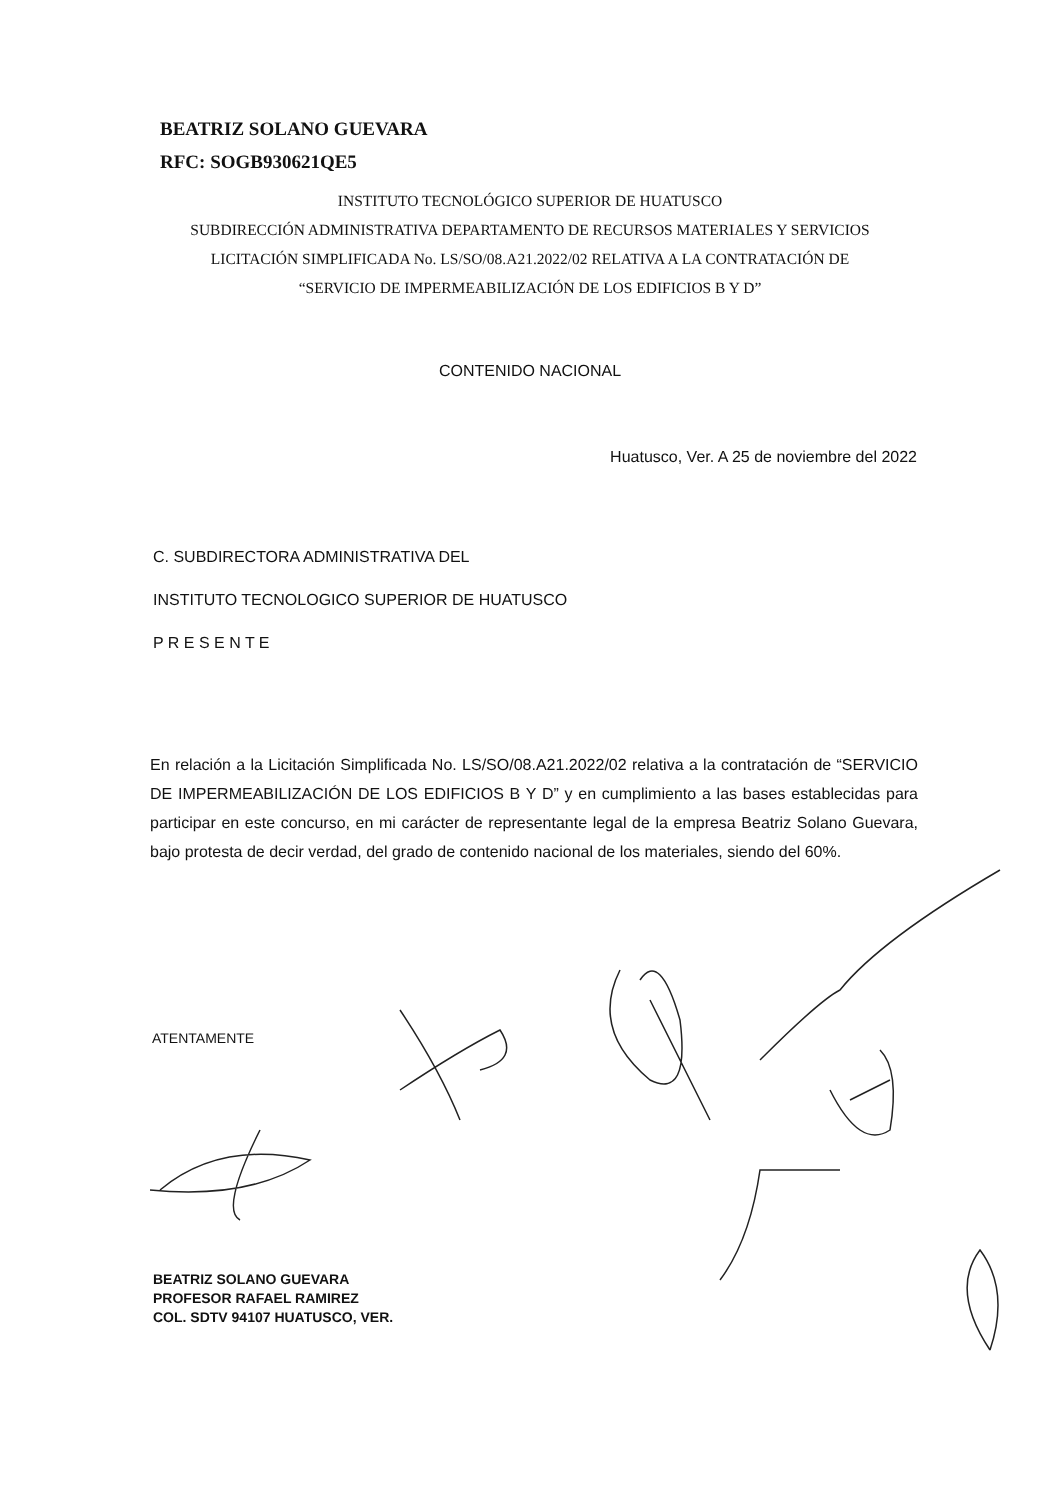BEATRIZ SOLANO GUEVARA
RFC: SOGB930621QE5
INSTITUTO TECNOLÓGICO SUPERIOR DE HUATUSCO
SUBDIRECCIÓN ADMINISTRATIVA DEPARTAMENTO DE RECURSOS MATERIALES Y SERVICIOS
LICITACIÓN SIMPLIFICADA No. LS/SO/08.A21.2022/02 RELATIVA A LA CONTRATACIÓN DE
“SERVICIO DE IMPERMEABILIZACIÓN DE LOS EDIFICIOS B Y D”
CONTENIDO NACIONAL
Huatusco, Ver. A 25 de noviembre del 2022
C. SUBDIRECTORA ADMINISTRATIVA DEL
INSTITUTO TECNOLOGICO SUPERIOR DE HUATUSCO
P R E S E N T E
En relación a la Licitación Simplificada No. LS/SO/08.A21.2022/02 relativa a la contratación de “SERVICIO DE IMPERMEABILIZACIÓN DE LOS EDIFICIOS B Y D” y en cumplimiento a las bases establecidas para participar en este concurso, en mi carácter de representante legal de la empresa Beatriz Solano Guevara, bajo protesta de decir verdad, del grado de contenido nacional de los materiales, siendo del 60%.
ATENTAMENTE
BEATRIZ SOLANO GUEVARA
PROFESOR RAFAEL RAMIREZ
COL. SDTV 94107 HUATUSCO, VER.